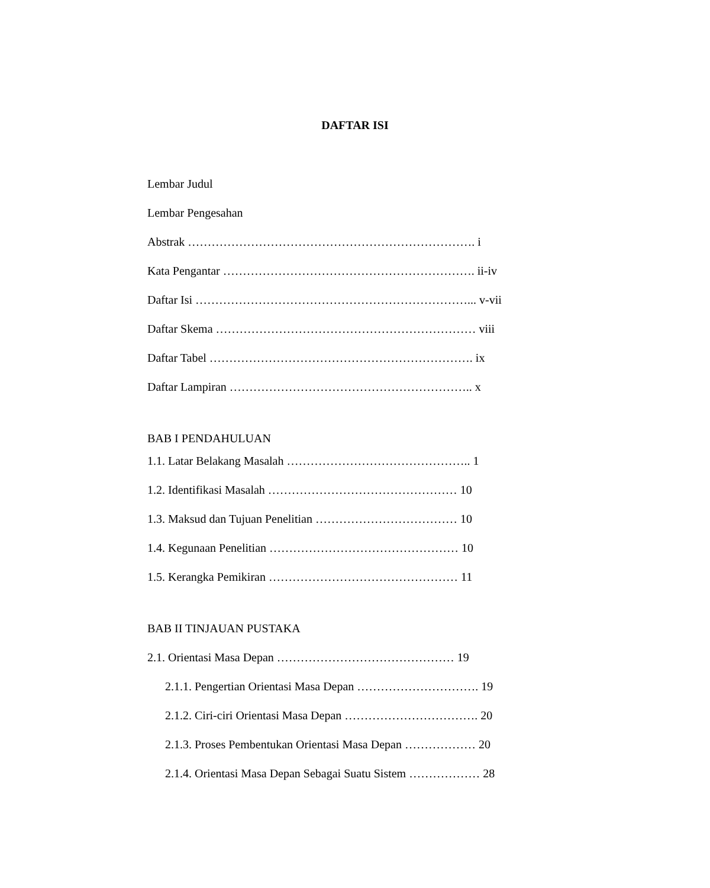DAFTAR ISI
Lembar Judul
Lembar Pengesahan
Abstrak ………………………………………………………………. i
Kata Pengantar ………………………………………………………. ii-iv
Daftar Isi ……………………………………………………………... v-vii
Daftar Skema ………………………………………………………… viii
Daftar Tabel …………………………………………………………. ix
Daftar Lampiran …………………………………………………….. x
BAB I PENDAHULUAN
1.1. Latar Belakang Masalah ……………………………………….. 1
1.2. Identifikasi Masalah ………………………………………… 10
1.3. Maksud dan Tujuan Penelitian ……………………………… 10
1.4. Kegunaan Penelitian ………………………………………… 10
1.5. Kerangka Pemikiran ………………………………………… 11
BAB II TINJAUAN PUSTAKA
2.1. Orientasi Masa Depan ……………………………………… 19
2.1.1. Pengertian Orientasi Masa Depan …………………………. 19
2.1.2. Ciri-ciri Orientasi Masa Depan ……………………………. 20
2.1.3. Proses Pembentukan Orientasi Masa Depan ……………… 20
2.1.4. Orientasi Masa Depan Sebagai Suatu Sistem ……………… 28